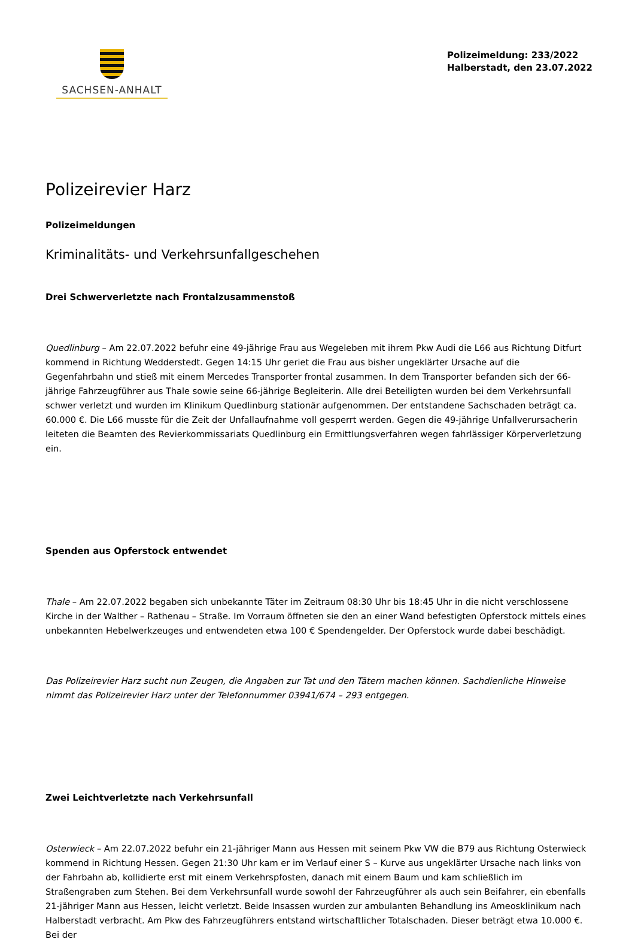SACHSEN-ANHALT
Polizeimeldung: 233/2022
Halberstadt, den 23.07.2022
Polizeirevier Harz
Polizeimeldungen
Kriminalitäts- und Verkehrsunfallgeschehen
Drei Schwerverletzte nach Frontalzusammenstoß
Quedlinburg – Am 22.07.2022 befuhr eine 49-jährige Frau aus Wegeleben mit ihrem Pkw Audi die L66 aus Richtung Ditfurt kommend in Richtung Wedderstedt. Gegen 14:15 Uhr geriet die Frau aus bisher ungeklärter Ursache auf die Gegenfahrbahn und stieß mit einem Mercedes Transporter frontal zusammen. In dem Transporter befanden sich der 66-jährige Fahrzeugführer aus Thale sowie seine 66-jährige Begleiterin. Alle drei Beteiligten wurden bei dem Verkehrsunfall schwer verletzt und wurden im Klinikum Quedlinburg stationär aufgenommen. Der entstandene Sachschaden beträgt ca. 60.000 €. Die L66 musste für die Zeit der Unfallaufnahme voll gesperrt werden. Gegen die 49-jährige Unfallverursacherin leiteten die Beamten des Revierkommissariats Quedlinburg ein Ermittlungsverfahren wegen fahrlässiger Körperverletzung ein.
Spenden aus Opferstock entwendet
Thale – Am 22.07.2022 begaben sich unbekannte Täter im Zeitraum 08:30 Uhr bis 18:45 Uhr in die nicht verschlossene Kirche in der Walther – Rathenau – Straße. Im Vorraum öffneten sie den an einer Wand befestigten Opferstock mittels eines unbekannten Hebelwerkzeuges und entwendeten etwa 100 € Spendengelder. Der Opferstock wurde dabei beschädigt.
Das Polizeirevier Harz sucht nun Zeugen, die Angaben zur Tat und den Tätern machen können. Sachdienliche Hinweise nimmt das Polizeirevier Harz unter der Telefonnummer 03941/674 – 293 entgegen.
Zwei Leichtverletzte nach Verkehrsunfall
Osterwieck – Am 22.07.2022 befuhr ein 21-jähriger Mann aus Hessen mit seinem Pkw VW die B79 aus Richtung Osterwieck kommend in Richtung Hessen. Gegen 21:30 Uhr kam er im Verlauf einer S – Kurve aus ungeklärter Ursache nach links von der Fahrbahn ab, kollidierte erst mit einem Verkehrspfosten, danach mit einem Baum und kam schließlich im Straßengraben zum Stehen. Bei dem Verkehrsunfall wurde sowohl der Fahrzeugführer als auch sein Beifahrer, ein ebenfalls 21-jähriger Mann aus Hessen, leicht verletzt. Beide Insassen wurden zur ambulanten Behandlung ins Ameosklinikum nach Halberstadt verbracht. Am Pkw des Fahrzeugführers entstand wirtschaftlicher Totalschaden. Dieser beträgt etwa 10.000 €. Bei der